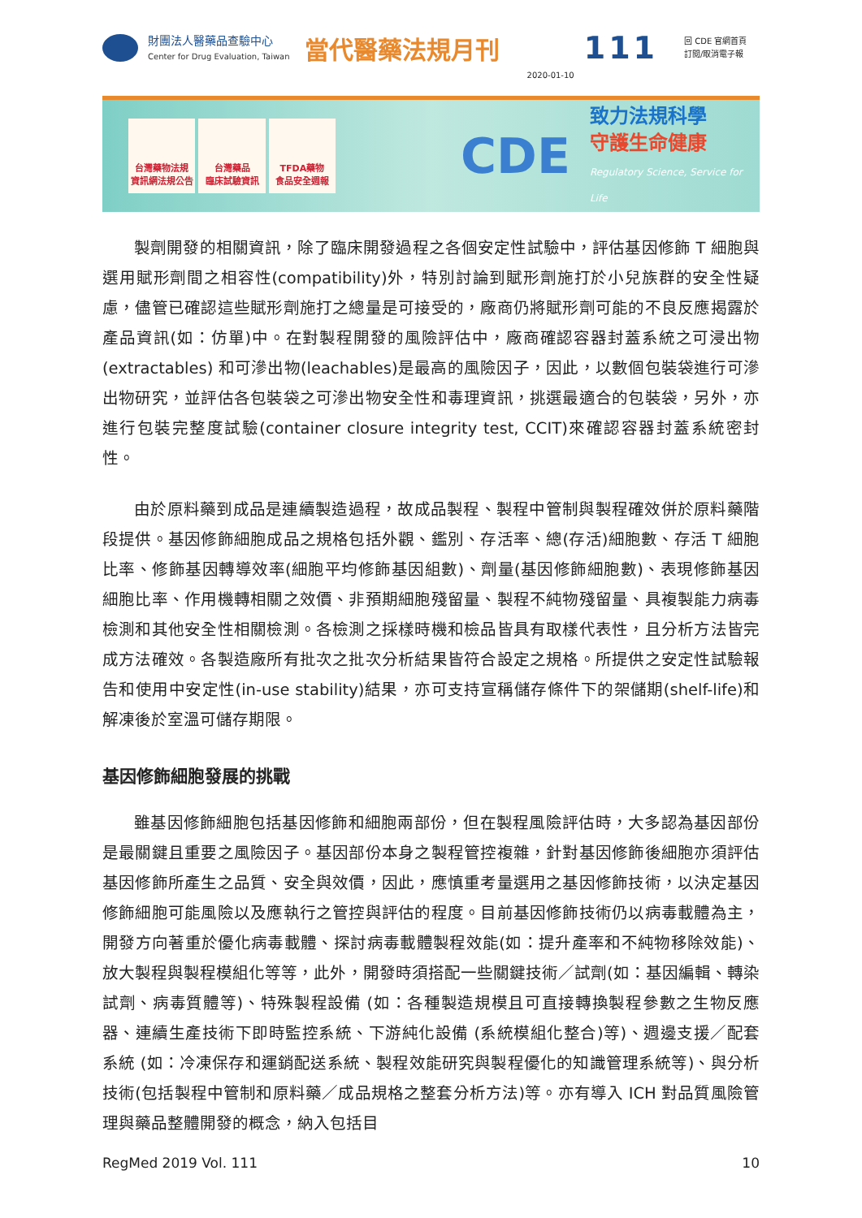財團法人醫藥品查驗中心
Center for Drug Evaluation, Taiwan
當代醫藥法規月刊
2020-01-10
111
回 CDE 官網首頁
訂閱/取消電子報
台灣藥物法規
資訊網法規公告
台灣藥品
臨床試驗資訊
TFDA藥物
食品安全週報
CDE
致力法規科學
守護生命健康
Regulatory Science, Service for Life
製劑開發的相關資訊，除了臨床開發過程之各個安定性試驗中，評估基因修飾 T 細胞與選用賦形劑間之相容性(compatibility)外，特別討論到賦形劑施打於小兒族群的安全性疑慮，儘管已確認這些賦形劑施打之總量是可接受的，廠商仍將賦形劑可能的不良反應揭露於產品資訊(如：仿單)中。在對製程開發的風險評估中，廠商確認容器封蓋系統之可浸出物(extractables) 和可滲出物(leachables)是最高的風險因子，因此，以數個包裝袋進行可滲出物研究，並評估各包裝袋之可滲出物安全性和毒理資訊，挑選最適合的包裝袋，另外，亦進行包裝完整度試驗(container closure integrity test, CCIT)來確認容器封蓋系統密封性。
由於原料藥到成品是連續製造過程，故成品製程、製程中管制與製程確效併於原料藥階段提供。基因修飾細胞成品之規格包括外觀、鑑別、存活率、總(存活)細胞數、存活 T 細胞比率、修飾基因轉導效率(細胞平均修飾基因組數)、劑量(基因修飾細胞數)、表現修飾基因細胞比率、作用機轉相關之效價、非預期細胞殘留量、製程不純物殘留量、具複製能力病毒檢測和其他安全性相關檢測。各檢測之採樣時機和檢品皆具有取樣代表性，且分析方法皆完成方法確效。各製造廠所有批次之批次分析結果皆符合設定之規格。所提供之安定性試驗報告和使用中安定性(in-use stability)結果，亦可支持宣稱儲存條件下的架儲期(shelf-life)和解凍後於室溫可儲存期限。
基因修飾細胞發展的挑戰
雖基因修飾細胞包括基因修飾和細胞兩部份，但在製程風險評估時，大多認為基因部份是最關鍵且重要之風險因子。基因部份本身之製程管控複雜，針對基因修飾後細胞亦須評估基因修飾所產生之品質、安全與效價，因此，應慎重考量選用之基因修飾技術，以決定基因修飾細胞可能風險以及應執行之管控與評估的程度。目前基因修飾技術仍以病毒載體為主，開發方向著重於優化病毒載體、探討病毒載體製程效能(如：提升產率和不純物移除效能)、放大製程與製程模組化等等，此外，開發時須搭配一些關鍵技術／試劑(如：基因編輯、轉染試劑、病毒質體等)、特殊製程設備 (如：各種製造規模且可直接轉換製程參數之生物反應器、連續生產技術下即時監控系統、下游純化設備 (系統模組化整合)等)、週邊支援／配套系統 (如：冷凍保存和運銷配送系統、製程效能研究與製程優化的知識管理系統等)、與分析技術(包括製程中管制和原料藥／成品規格之整套分析方法)等。亦有導入 ICH 對品質風險管理與藥品整體開發的概念，納入包括目
RegMed 2019 Vol. 111 10